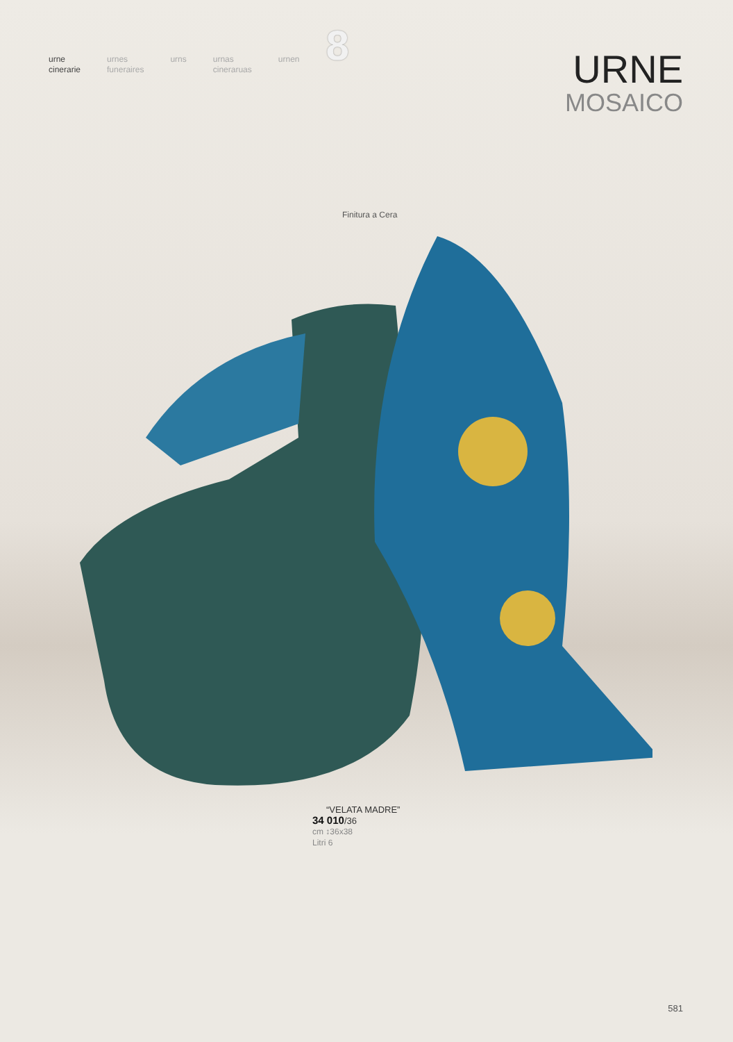urne
cinerarie
urnes
funeraires
urns urnas
cineraruas
urnen
8
URNE
MOSAICO
Finitura a Cera
“VELATA MADRE”
34 010/36
cm ↕36x38
Litri 6
581